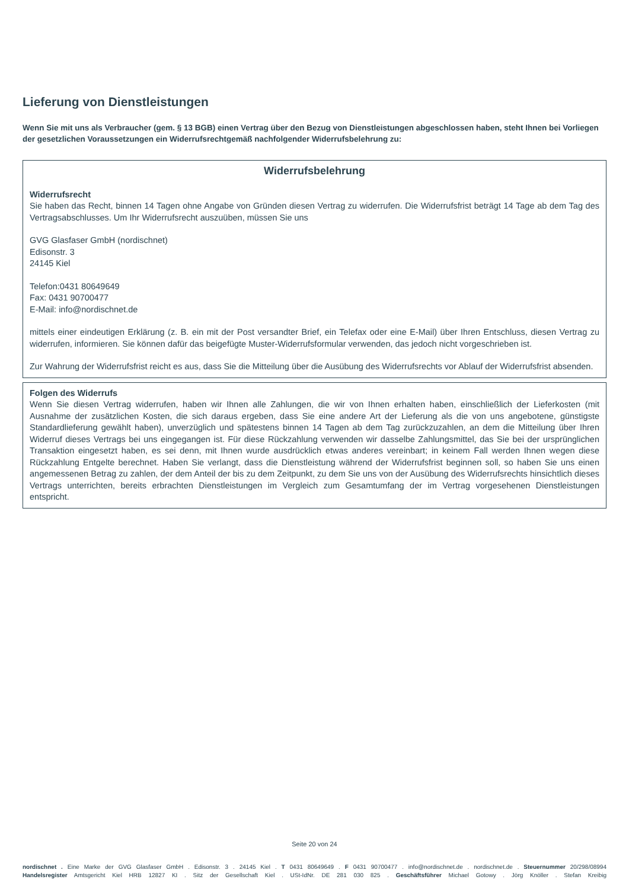Lieferung von Dienstleistungen
Wenn Sie mit uns als Verbraucher (gem. § 13 BGB) einen Vertrag über den Bezug von Dienstleistungen abgeschlossen haben, steht Ihnen bei Vorliegen der gesetzlichen Voraussetzungen ein Widerrufsrechtgemäß nachfolgender Widerrufsbelehrung zu:
Widerrufsbelehrung
Widerrufsrecht
Sie haben das Recht, binnen 14 Tagen ohne Angabe von Gründen diesen Vertrag zu widerrufen. Die Widerrufsfrist beträgt 14 Tage ab dem Tag des Vertragsabschlusses. Um Ihr Widerrufsrecht auszuüben, müssen Sie uns
GVG Glasfaser GmbH (nordischnet)
Edisonstr. 3
24145 Kiel
Telefon:0431 80649649
Fax: 0431 90700477
E-Mail: info@nordischnet.de
mittels einer eindeutigen Erklärung (z. B. ein mit der Post versandter Brief, ein Telefax oder eine E-Mail) über Ihren Entschluss, diesen Vertrag zu widerrufen, informieren. Sie können dafür das beigefügte Muster-Widerrufsformular verwenden, das jedoch nicht vorgeschrieben ist.
Zur Wahrung der Widerrufsfrist reicht es aus, dass Sie die Mitteilung über die Ausübung des Widerrufsrechts vor Ablauf der Widerrufsfrist absenden.
Folgen des Widerrufs
Wenn Sie diesen Vertrag widerrufen, haben wir Ihnen alle Zahlungen, die wir von Ihnen erhalten haben, einschließlich der Lieferkosten (mit Ausnahme der zusätzlichen Kosten, die sich daraus ergeben, dass Sie eine andere Art der Lieferung als die von uns angebotene, günstigste Standardlieferung gewählt haben), unverzüglich und spätestens binnen 14 Tagen ab dem Tag zurückzuzahlen, an dem die Mitteilung über Ihren Widerruf dieses Vertrags bei uns eingegangen ist. Für diese Rückzahlung verwenden wir dasselbe Zahlungsmittel, das Sie bei der ursprünglichen Transaktion eingesetzt haben, es sei denn, mit Ihnen wurde ausdrücklich etwas anderes vereinbart; in keinem Fall werden Ihnen wegen diese Rückzahlung Entgelte berechnet. Haben Sie verlangt, dass die Dienstleistung während der Widerrufsfrist beginnen soll, so haben Sie uns einen angemessenen Betrag zu zahlen, der dem Anteil der bis zu dem Zeitpunkt, zu dem Sie uns von der Ausübung des Widerrufsrechts hinsichtlich dieses Vertrags unterrichten, bereits erbrachten Dienstleistungen im Vergleich zum Gesamtumfang der im Vertrag vorgesehenen Dienstleistungen entspricht.
Seite 20 von 24
nordischnet . Eine Marke der GVG Glasfaser GmbH . Edisonstr. 3 . 24145 Kiel . T 0431 80649649 . F 0431 90700477 . info@nordischnet.de . nordischnet.de . Steuernummer 20/298/08994
Handelsregister Amtsgericht Kiel HRB 12827 KI . Sitz der Gesellschaft Kiel . USt-IdNr. DE 281 030 825 . Geschäftsführer Michael Gotowy . Jörg Knöller . Stefan Kreibig